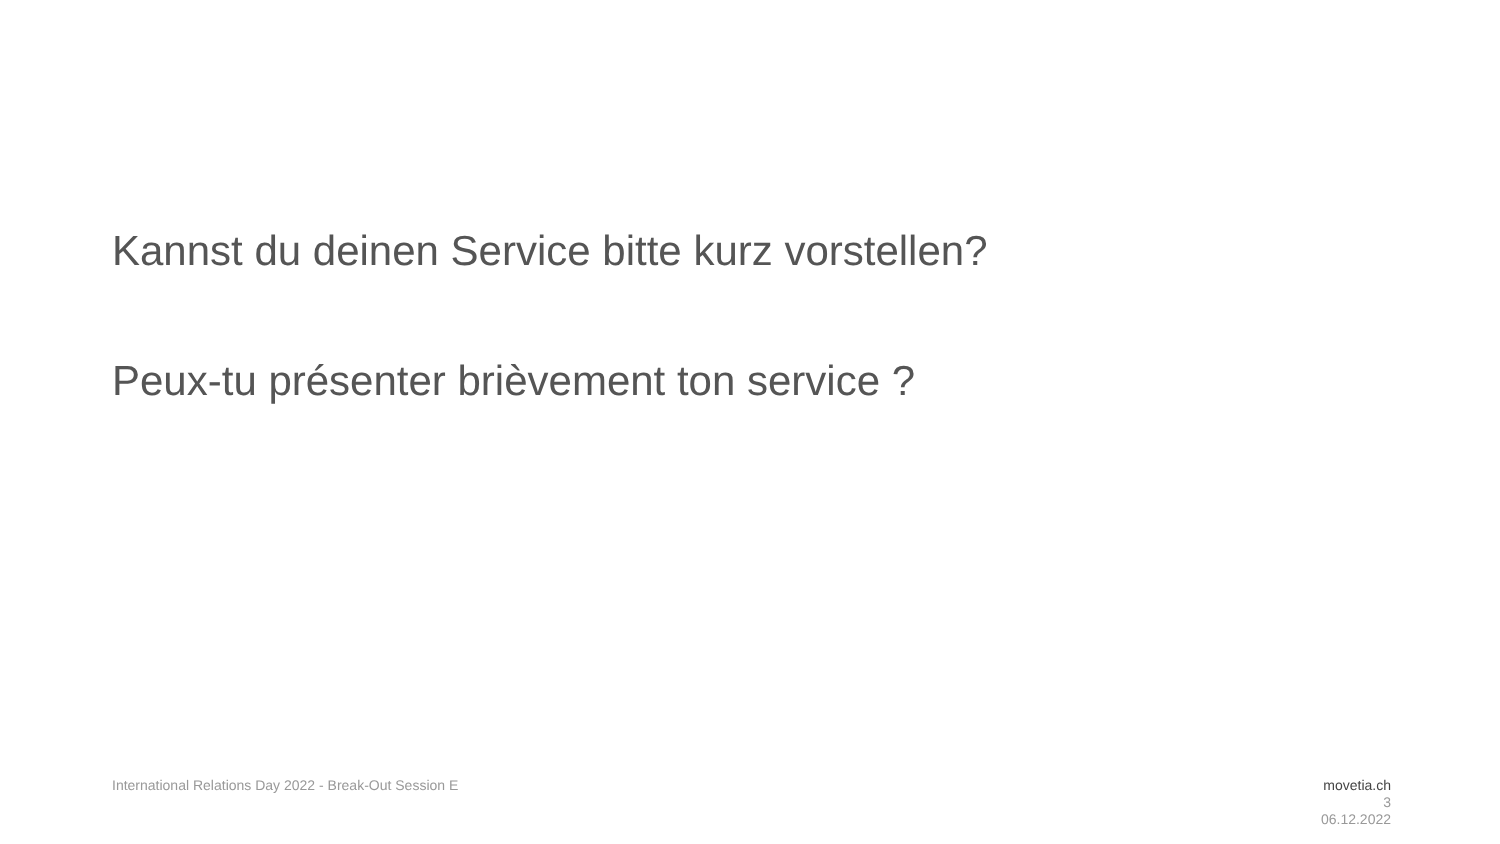Kannst du deinen Service bitte kurz vorstellen?
Peux-tu présenter brièvement ton service ?
International Relations Day 2022 - Break-Out Session E
movetia.ch
3
06.12.2022